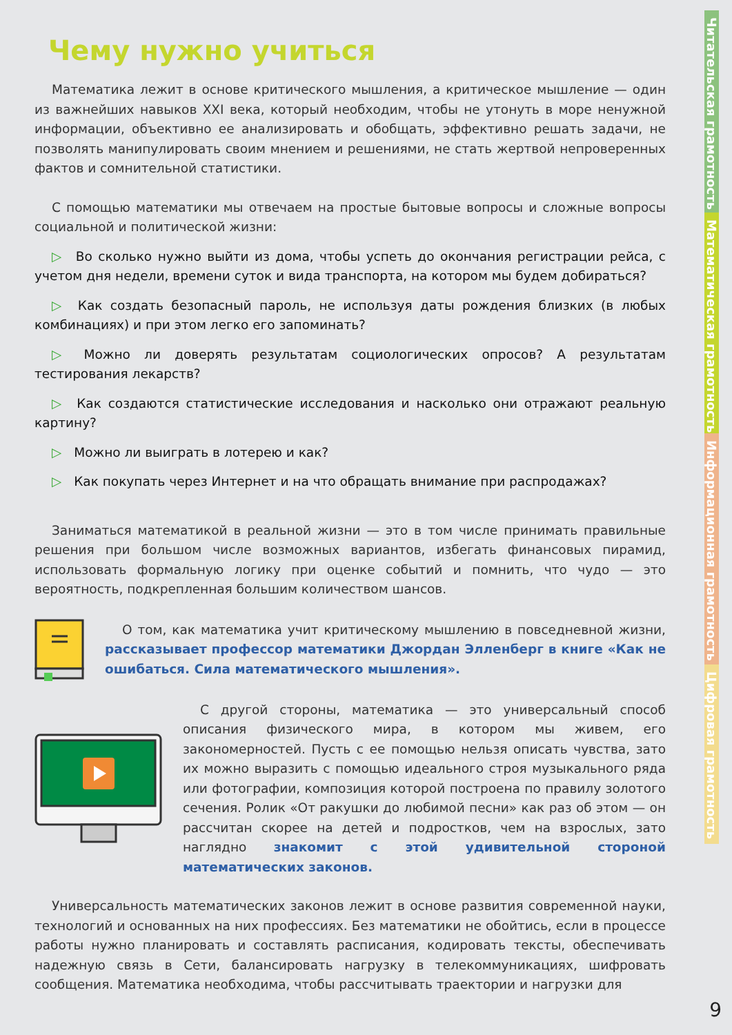Чему нужно учиться
Математика лежит в основе критического мышления, а критическое мышление — один из важнейших навыков XXI века, который необходим, чтобы не утонуть в море ненужной информации, объективно ее анализировать и обобщать, эффективно решать задачи, не позволять манипулировать своим мнением и решениями, не стать жертвой непроверенных фактов и сомнительной статистики.
С помощью математики мы отвечаем на простые бытовые вопросы и сложные вопросы социальной и политической жизни:
▷ Во сколько нужно выйти из дома, чтобы успеть до окончания регистрации рейса, с учетом дня недели, времени суток и вида транспорта, на котором мы будем добираться?
▷ Как создать безопасный пароль, не используя даты рождения близких (в любых комбинациях) и при этом легко его запоминать?
▷ Можно ли доверять результатам социологических опросов? А результатам тестирования лекарств?
▷ Как создаются статистические исследования и насколько они отражают реальную картину?
▷ Можно ли выиграть в лотерею и как?
▷ Как покупать через Интернет и на что обращать внимание при распродажах?
Заниматься математикой в реальной жизни — это в том числе принимать правильные решения при большом числе возможных вариантов, избегать финансовых пирамид, использовать формальную логику при оценке событий и помнить, что чудо — это вероятность, подкрепленная большим количеством шансов.
О том, как математика учит критическому мышлению в повседневной жизни, рассказывает профессор математики Джордан Элленберг в книге «Как не ошибаться. Сила математического мышления».
С другой стороны, математика — это универсальный способ описания физического мира, в котором мы живем, его закономерностей. Пусть с ее помощью нельзя описать чувства, зато их можно выразить с помощью идеального строя музыкального ряда или фотографии, композиция которой построена по правилу золотого сечения. Ролик «От ракушки до любимой песни» как раз об этом — он рассчитан скорее на детей и подростков, чем на взрослых, зато наглядно знакомит с этой удивительной стороной математических законов.
Универсальность математических законов лежит в основе развития современной науки, технологий и основанных на них профессиях. Без математики не обойтись, если в процессе работы нужно планировать и составлять расписания, кодировать тексты, обеспечивать надежную связь в Сети, балансировать нагрузку в телекоммуникациях, шифровать сообщения. Математика необходима, чтобы рассчитывать траектории и нагрузки для
Читательская грамотность
Математическая грамотность
Информационная грамотность
Цифровая грамотность
9